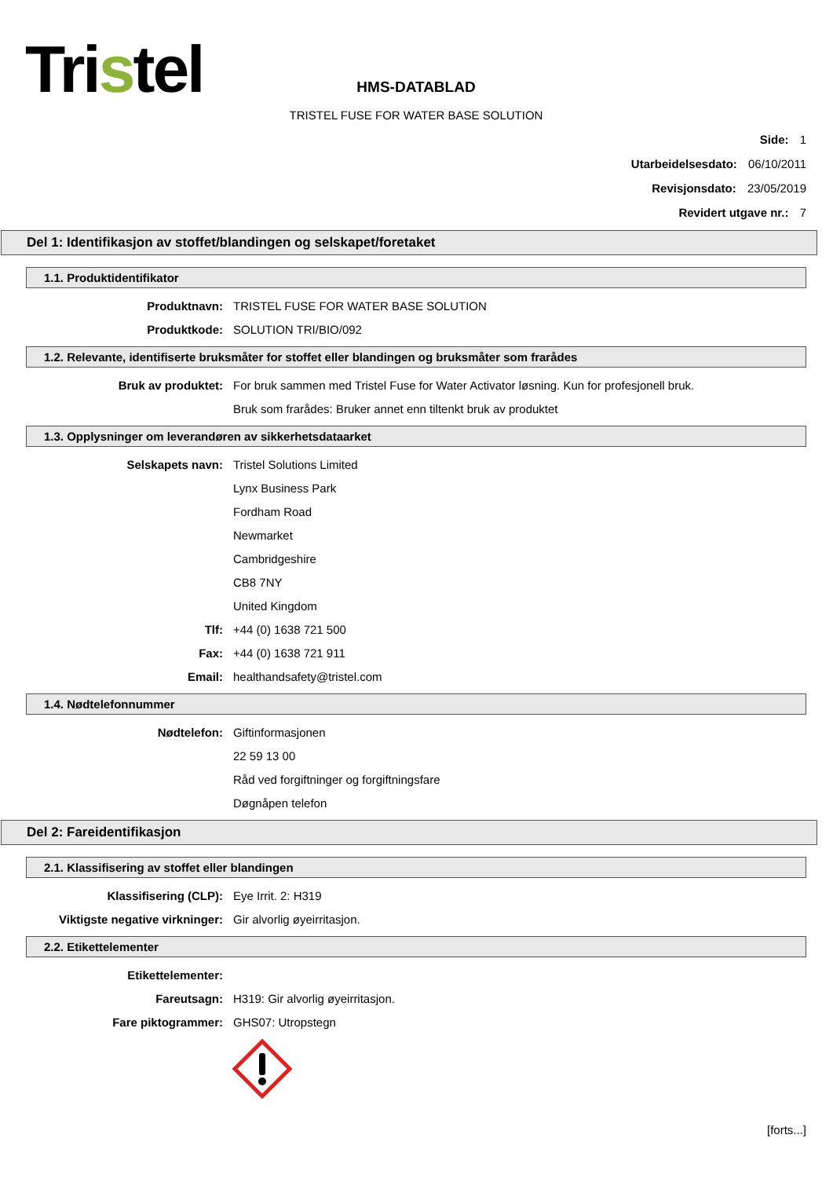Tristel
HMS-DATABLAD
TRISTEL FUSE FOR WATER BASE SOLUTION
Side: 1
Utarbeidelsesdato: 06/10/2011
Revisjonsdato: 23/05/2019
Revidert utgave nr.: 7
Del 1: Identifikasjon av stoffet/blandingen og selskapet/foretaket
1.1. Produktidentifikator
Produktnavn: TRISTEL FUSE FOR WATER BASE SOLUTION
Produktkode: SOLUTION TRI/BIO/092
1.2. Relevante, identifiserte bruksmåter for stoffet eller blandingen og bruksmåter som frarådes
Bruk av produktet: For bruk sammen med Tristel Fuse for Water Activator løsning. Kun for profesjonell bruk.
Bruk som frarådes: Bruker annet enn tiltenkt bruk av produktet
1.3. Opplysninger om leverandøren av sikkerhetsdataarket
Selskapets navn: Tristel Solutions Limited
Lynx Business Park
Fordham Road
Newmarket
Cambridgeshire
CB8 7NY
United Kingdom
Tlf: +44 (0) 1638 721 500
Fax: +44 (0) 1638 721 911
Email: healthandsafety@tristel.com
1.4. Nødtelefonnummer
Nødtelefon: Giftinformasjonen
22 59 13 00
Råd ved forgiftninger og forgiftningsfare
Døgnåpen telefon
Del 2: Fareidentifikasjon
2.1. Klassifisering av stoffet eller blandingen
Klassifisering (CLP): Eye Irrit. 2: H319
Viktigste negative virkninger: Gir alvorlig øyeirritasjon.
2.2. Etikettelementer
Etikettelementer:
Fareutsagn: H319: Gir alvorlig øyeirritasjon.
Fare piktogrammer: GHS07: Utropstegn
[forts...]